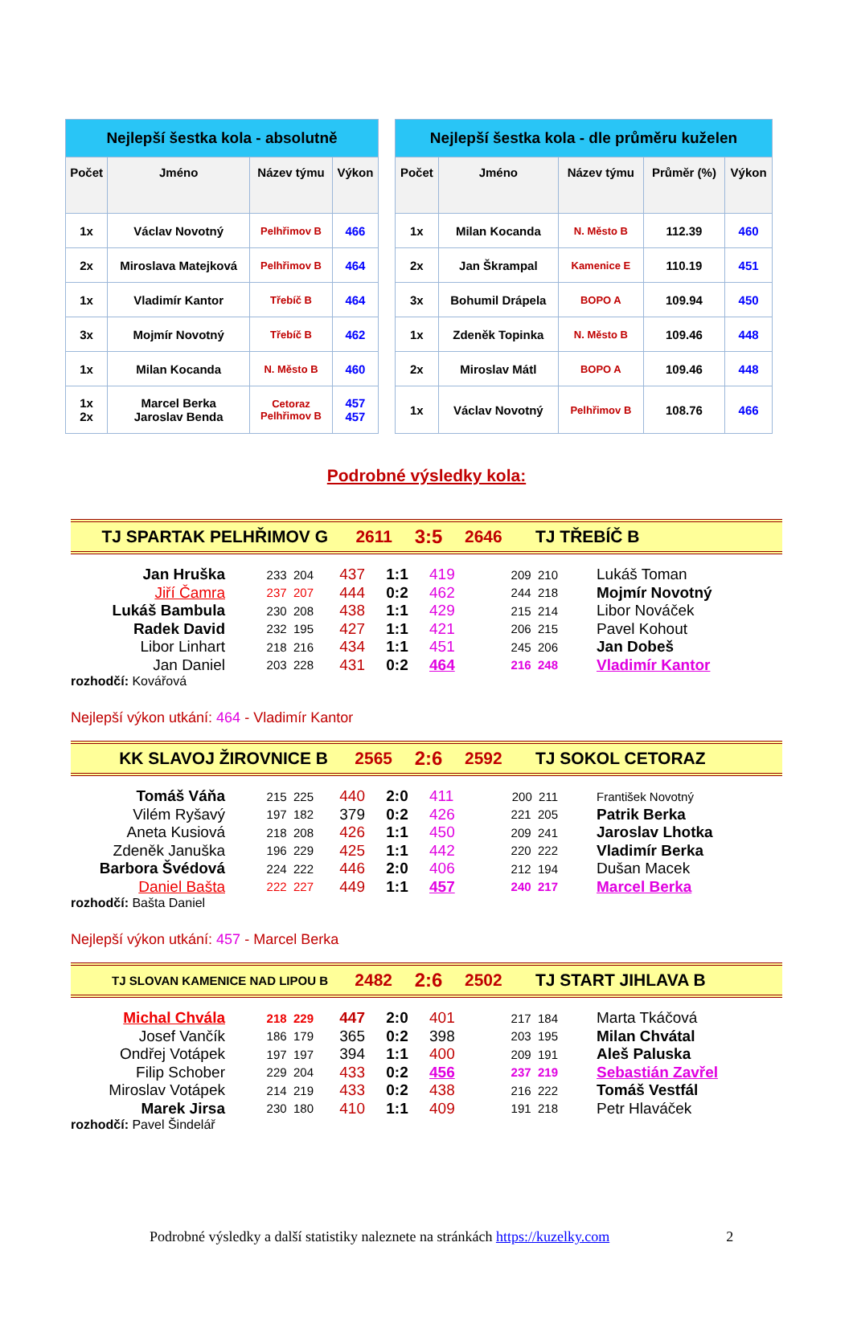| Nejlepší šestka kola - absolutně | | | |
| Počet | Jméno | Název týmu | Výkon |
| 1x | Václav Novotný | Pelhřimov B | 466 |
| 2x | Miroslava Matejková | Pelhřimov B | 464 |
| 1x | Vladimír Kantor | Třebíč B | 464 |
| 3x | Mojmír Novotný | Třebíč B | 462 |
| 1x | Milan Kocanda | N. Město B | 460 |
| 1x 2x | Marcel Berka Jaroslav Benda | Cetoraz Pelhřimov B | 457 457 |
| Nejlepší šestka kola - dle průměru kuželen | | | | |
| Počet | Jméno | Název týmu | Průměr (%) | Výkon |
| 1x | Milan Kocanda | N. Město B | 112.39 | 460 |
| 2x | Jan Škrampal | Kamenice E | 110.19 | 451 |
| 3x | Bohumil Drápela | BOPO A | 109.94 | 450 |
| 1x | Zdeněk Topinka | N. Město B | 109.46 | 448 |
| 2x | Miroslav Mátl | BOPO A | 109.46 | 448 |
| 1x | Václav Novotný | Pelhřimov B | 108.76 | 466 |
Podrobné výsledky kola:
TJ SPARTAK PELHŘIMOV G 2611 3:5 2646 TJ TŘEBÍČ B
| Jan Hruška | 233 204 | 437 | 1:1 | 419 | 209 210 | Lukáš Toman |
| Jiří Čamra | 237 207 | 444 | 0:2 | 462 | 244 218 | Mojmír Novotný |
| Lukáš Bambula | 230 208 | 438 | 1:1 | 429 | 215 214 | Libor Nováček |
| Radek David | 232 195 | 427 | 1:1 | 421 | 206 215 | Pavel Kohout |
| Libor Linhart | 218 216 | 434 | 1:1 | 451 | 245 206 | Jan Dobeš |
| Jan Daniel | 203 228 | 431 | 0:2 | 464 | 216 248 | Vladimír Kantor |
rozhodčí: Kovářová
Nejlepší výkon utkání: 464 - Vladimír Kantor
KK SLAVOJ ŽIROVNICE B 2565 2:6 2592 TJ SOKOL CETORAZ
| Tomáš Váňa | 215 225 | 440 | 2:0 | 411 | 200 211 | František Novotný |
| Vilém Ryšavý | 197 182 | 379 | 0:2 | 426 | 221 205 | Patrik Berka |
| Aneta Kusiová | 218 208 | 426 | 1:1 | 450 | 209 241 | Jaroslav Lhotka |
| Zdeněk Januška | 196 229 | 425 | 1:1 | 442 | 220 222 | Vladimír Berka |
| Barbora Švédová | 224 222 | 446 | 2:0 | 406 | 212 194 | Dušan Macek |
| Daniel Bašta | 222 227 | 449 | 1:1 | 457 | 240 217 | Marcel Berka |
rozhodčí: Bašta Daniel
Nejlepší výkon utkání: 457 - Marcel Berka
TJ SLOVAN KAMENICE NAD LIPOU B 2482 2:6 2502 TJ START JIHLAVA B
| Michal Chvála | 218 229 | 447 | 2:0 | 401 | 217 184 | Marta Tkáčová |
| Josef Vančík | 186 179 | 365 | 0:2 | 398 | 203 195 | Milan Chvátal |
| Ondřej Votápek | 197 197 | 394 | 1:1 | 400 | 209 191 | Aleš Paluska |
| Filip Schober | 229 204 | 433 | 0:2 | 456 | 237 219 | Sebastián Zavřel |
| Miroslav Votápek | 214 219 | 433 | 0:2 | 438 | 216 222 | Tomáš Vestfál |
| Marek Jirsa | 230 180 | 410 | 1:1 | 409 | 191 218 | Petr Hlaváček |
rozhodčí: Pavel Šindelář
Podrobné výsledky a další statistiky naleznete na stránkách https://kuzelky.com 2